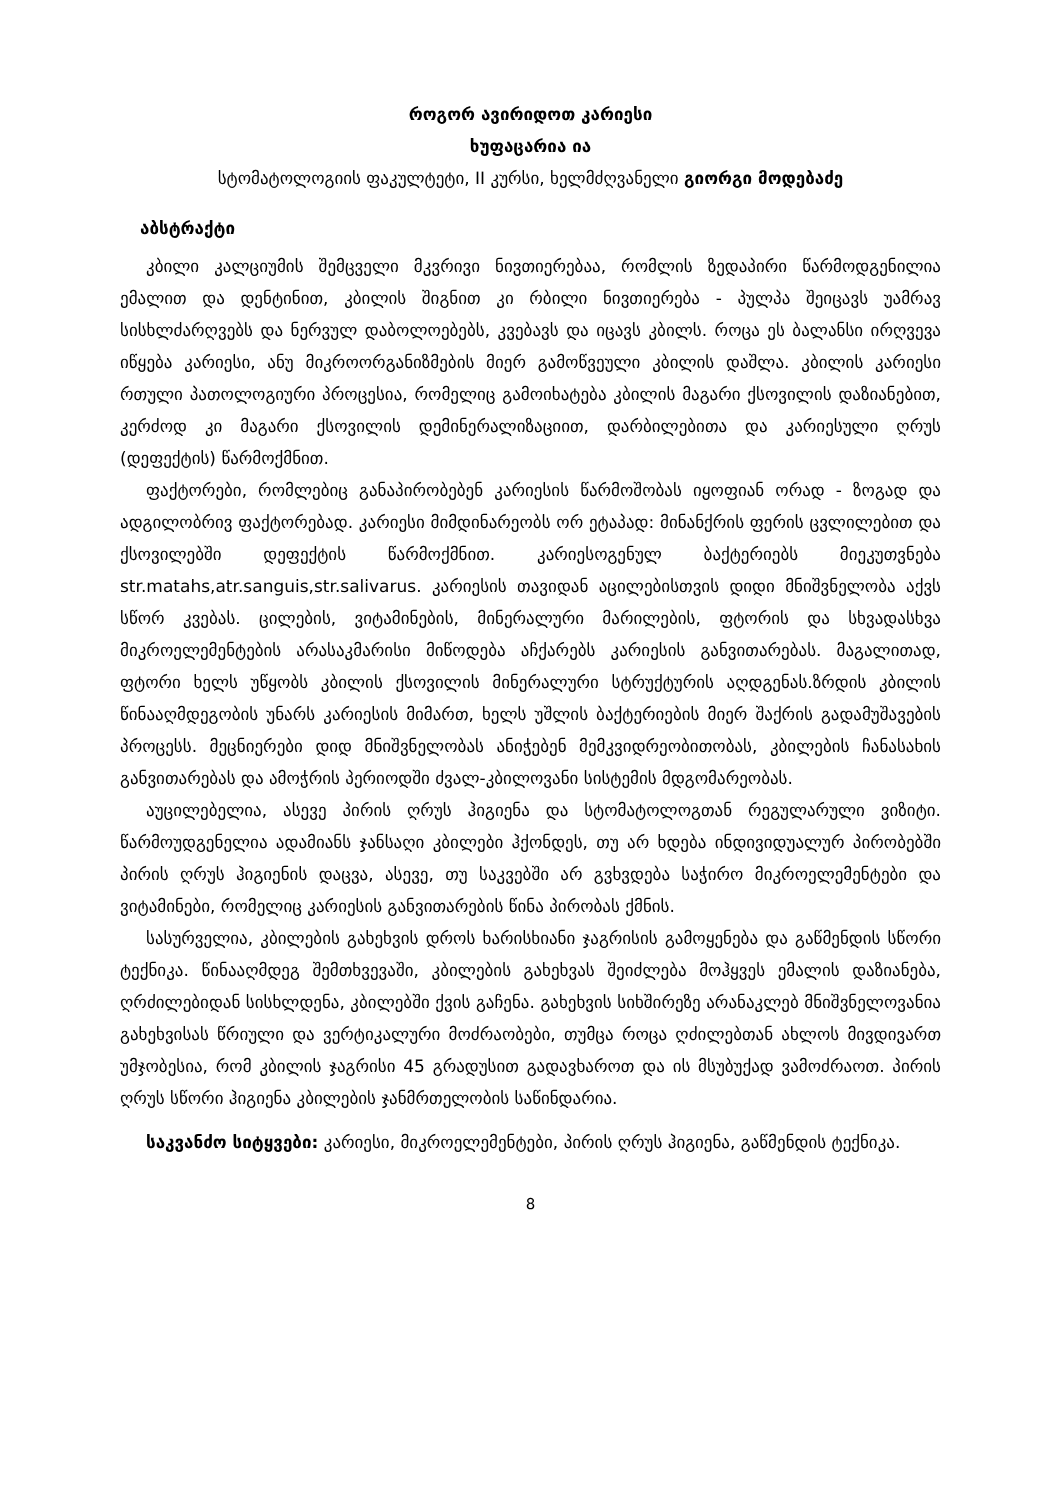როგორ ავირიდოთ კარიესი
ხუფაცარია ია
სტომატოლოგიის ფაკულტეტი, II კურსი, ხელმძღვანელი გიორგი მოდებაძე
აბსტრაქტი
კბილი კალციუმის შემცველი მკვრივი ნივთიერებაა, რომლის ზედაპირი წარმოდგენილია ემალით და დენტინით, კბილის შიგნით კი რბილი ნივთიერება - პულპა შეიცავს უამრავ სისხლძარღვებს და ნერვულ დაბოლოებებს, კვებავს და იცავს კბილს. როცა ეს ბალანსი ირღვევა იწყება კარიესი, ანუ მიკროორგანიზმების მიერ გამოწვეული კბილის დაშლა. კბილის კარიესი რთული პათოლოგიური პროცესია, რომელიც გამოიხატება კბილის მაგარი ქსოვილის დაზიანებით, კერძოდ კი მაგარი ქსოვილის დემინერალიზაციით, დარბილებითა და კარიესული ღრუს (დეფექტის) წარმოქმნით.
ფაქტორები, რომლებიც განაპირობებენ კარიესის წარმოშობას იყოფიან ორად - ზოგად და ადგილობრივ ფაქტორებად. კარიესი მიმდინარეობს ორ ეტაპად: მინანქრის ფერის ცვლილებით და ქსოვილებში დეფექტის წარმოქმნით. კარიესოგენულ ბაქტერიებს მიეკუთვნება str.matahs,atr.sanguis,str.salivarus. კარიესის თავიდან აცილებისთვის დიდი მნიშვნელობა აქვს სწორ კვებას. ცილების, ვიტამინების, მინერალური მარილების, ფტორის და სხვადასხვა მიკროელემენტების არასაკმარისი მიწოდება აჩქარებს კარიესის განვითარებას. მაგალითად, ფტორი ხელს უწყობს კბილის ქსოვილის მინერალური სტრუქტურის აღდგენას.ზრდის კბილის წინააღმდეგობის უნარს კარიესის მიმართ, ხელს უშლის ბაქტერიების მიერ შაქრის გადამუშავების პროცესს. მეცნიერები დიდ მნიშვნელობას ანიჭებენ მემკვიდრეობითობას, კბილების ჩანასახის განვითარებას და ამოჭრის პერიოდში ძვალ-კბილოვანი სისტემის მდგომარეობას.
აუცილებელია, ასევე პირის ღრუს ჰიგიენა და სტომატოლოგთან რეგულარული ვიზიტი. წარმოუდგენელია ადამიანს ჯანსაღი კბილები ჰქონდეს, თუ არ ხდება ინდივიდუალურ პირობებში პირის ღრუს ჰიგიენის დაცვა, ასევე, თუ საკვებში არ გვხვდება საჭირო მიკროელემენტები და ვიტამინები, რომელიც კარიესის განვითარების წინა პირობას ქმნის.
სასურველია, კბილების გახეხვის დროს ხარისხიანი ჯაგრისის გამოყენება და გაწმენდის სწორი ტექნიკა. წინააღმდეგ შემთხვევაში, კბილების გახეხვას შეიძლება მოჰყვეს ემალის დაზიანება, ღრძილებიდან სისხლდენა, კბილებში ქვის გაჩენა. გახეხვის სიხშირეზე არანაკლებ მნიშვნელოვანია გახეხვისას წრიული და ვერტიკალური მოძრაობები, თუმცა როცა ღძილებთან ახლოს მივდივართ უმჯობესია, რომ კბილის ჯაგრისი 45 გრადუსით გადავხაროთ და ის მსუბუქად ვამოძრაოთ. პირის ღრუს სწორი ჰიგიენა კბილების ჯანმრთელობის საწინდარია.
საკვანძო სიტყვები: კარიესი, მიკროელემენტები, პირის ღრუს ჰიგიენა, გაწმენდის ტექნიკა.
8